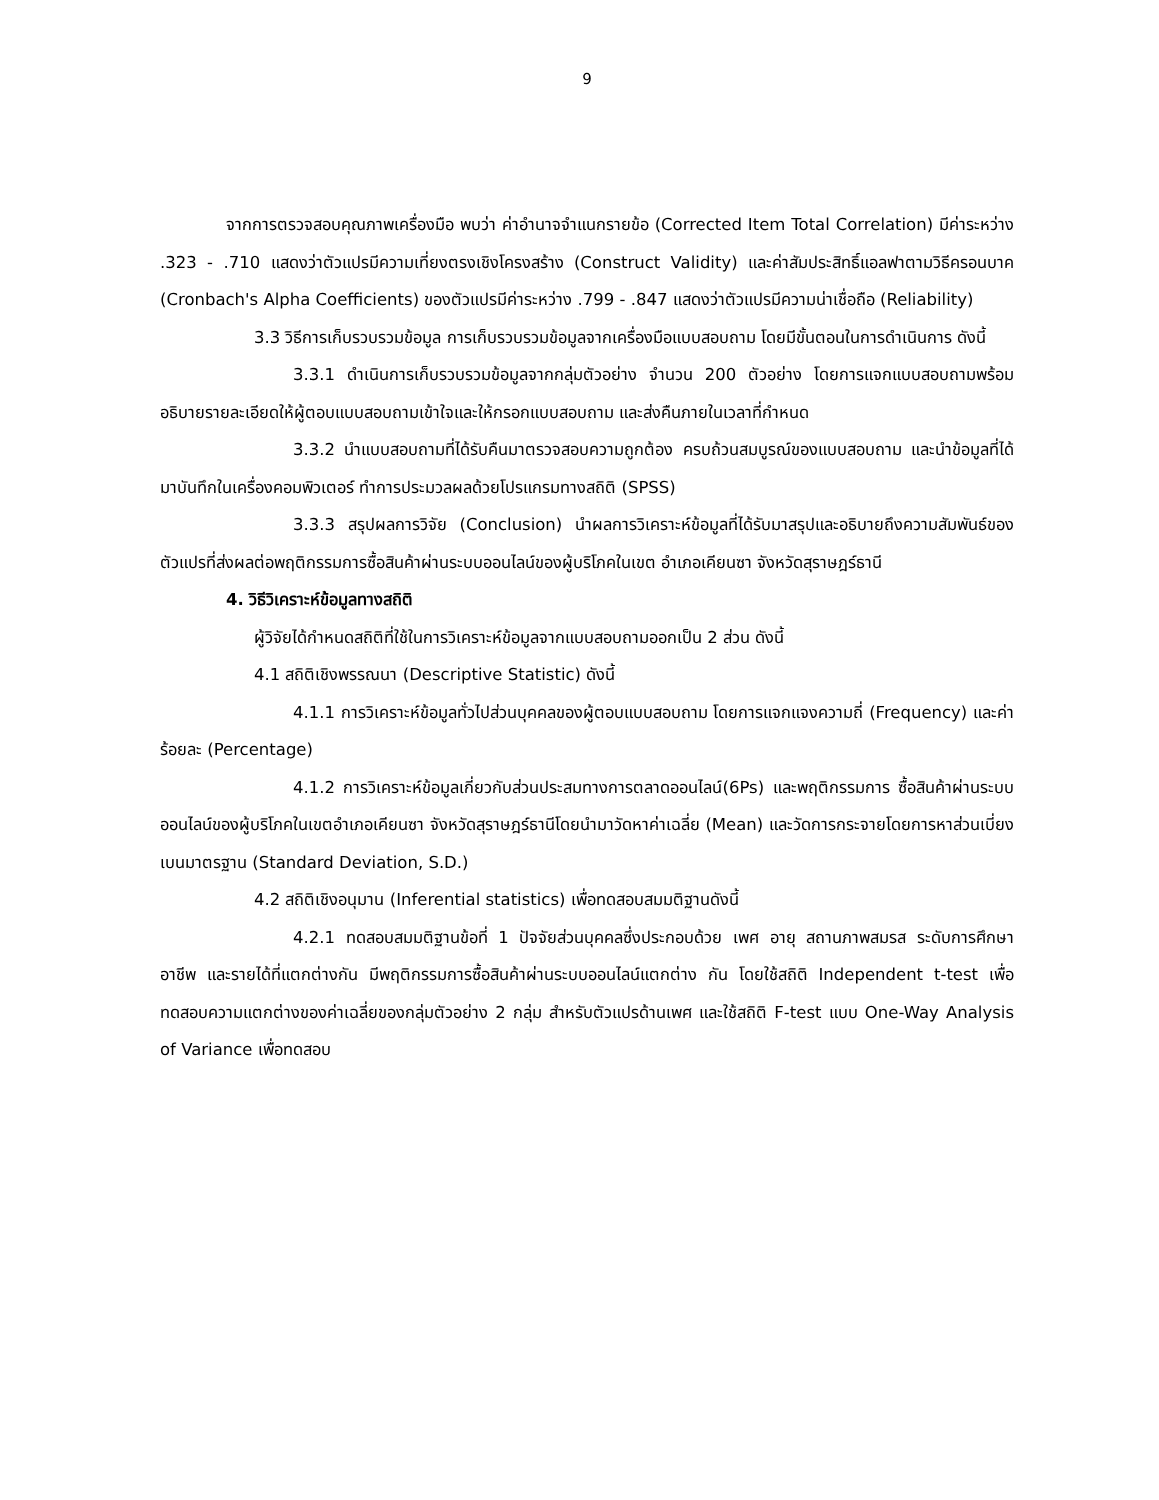9
จากการตรวจสอบคุณภาพเครื่องมือ พบว่า ค่าอำนาจจำแนกรายข้อ (Corrected Item Total Correlation) มีค่าระหว่าง .323 - .710 แสดงว่าตัวแปรมีความเที่ยงตรงเชิงโครงสร้าง (Construct Validity) และค่าสัมประสิทธิ์แอลฟาตามวิธีครอนบาค (Cronbach's Alpha Coefficients) ของตัวแปรมีค่าระหว่าง .799 - .847 แสดงว่าตัวแปรมีความน่าเชื่อถือ (Reliability)
3.3 วิธีการเก็บรวบรวมข้อมูล การเก็บรวบรวมข้อมูลจากเครื่องมือแบบสอบถาม โดยมีขั้นตอนในการดำเนินการ ดังนี้
3.3.1 ดำเนินการเก็บรวบรวมข้อมูลจากกลุ่มตัวอย่าง จำนวน 200 ตัวอย่าง โดยการแจกแบบสอบถามพร้อมอธิบายรายละเอียดให้ผู้ตอบแบบสอบถามเข้าใจและให้กรอกแบบสอบถาม และส่งคืนภายในเวลาที่กำหนด
3.3.2 นำแบบสอบถามที่ได้รับคืนมาตรวจสอบความถูกต้อง ครบถ้วนสมบูรณ์ของแบบสอบถาม และนำข้อมูลที่ได้มาบันทึกในเครื่องคอมพิวเตอร์ ทำการประมวลผลด้วยโปรแกรมทางสถิติ (SPSS)
3.3.3 สรุปผลการวิจัย (Conclusion) นำผลการวิเคราะห์ข้อมูลที่ได้รับมาสรุปและอธิบายถึงความสัมพันธ์ของตัวแปรที่ส่งผลต่อพฤติกรรมการซื้อสินค้าผ่านระบบออนไลน์ของผู้บริโภคในเขต อำเภอเคียนซา จังหวัดสุราษฎร์ธานี
4. วิธีวิเคราะห์ข้อมูลทางสถิติ
ผู้วิจัยได้กำหนดสถิติที่ใช้ในการวิเคราะห์ข้อมูลจากแบบสอบถามออกเป็น 2 ส่วน ดังนี้
4.1 สถิติเชิงพรรณนา (Descriptive Statistic) ดังนี้
4.1.1 การวิเคราะห์ข้อมูลทั่วไปส่วนบุคคลของผู้ตอบแบบสอบถาม โดยการแจกแจงความถี่ (Frequency) และค่าร้อยละ (Percentage)
4.1.2 การวิเคราะห์ข้อมูลเกี่ยวกับส่วนประสมทางการตลาดออนไลน์(6Ps) และพฤติกรรมการ ซื้อสินค้าผ่านระบบออนไลน์ของผู้บริโภคในเขตอำเภอเคียนซา จังหวัดสุราษฎร์ธานีโดยนำมาวัดหาค่าเฉลี่ย (Mean) และวัดการกระจายโดยการหาส่วนเบี่ยงเบนมาตรฐาน (Standard Deviation, S.D.)
4.2 สถิติเชิงอนุมาน (Inferential statistics) เพื่อทดสอบสมมติฐานดังนี้
4.2.1 ทดสอบสมมติฐานข้อที่ 1 ปัจจัยส่วนบุคคลซึ่งประกอบด้วย เพศ อายุ สถานภาพสมรส ระดับการศึกษา อาชีพ และรายได้ที่แตกต่างกัน มีพฤติกรรมการซื้อสินค้าผ่านระบบออนไลน์แตกต่าง กัน โดยใช้สถิติ Independent t-test เพื่อทดสอบความแตกต่างของค่าเฉลี่ยของกลุ่มตัวอย่าง 2 กลุ่ม สำหรับตัวแปรด้านเพศ และใช้สถิติ F-test แบบ One-Way Analysis of Variance เพื่อทดสอบ